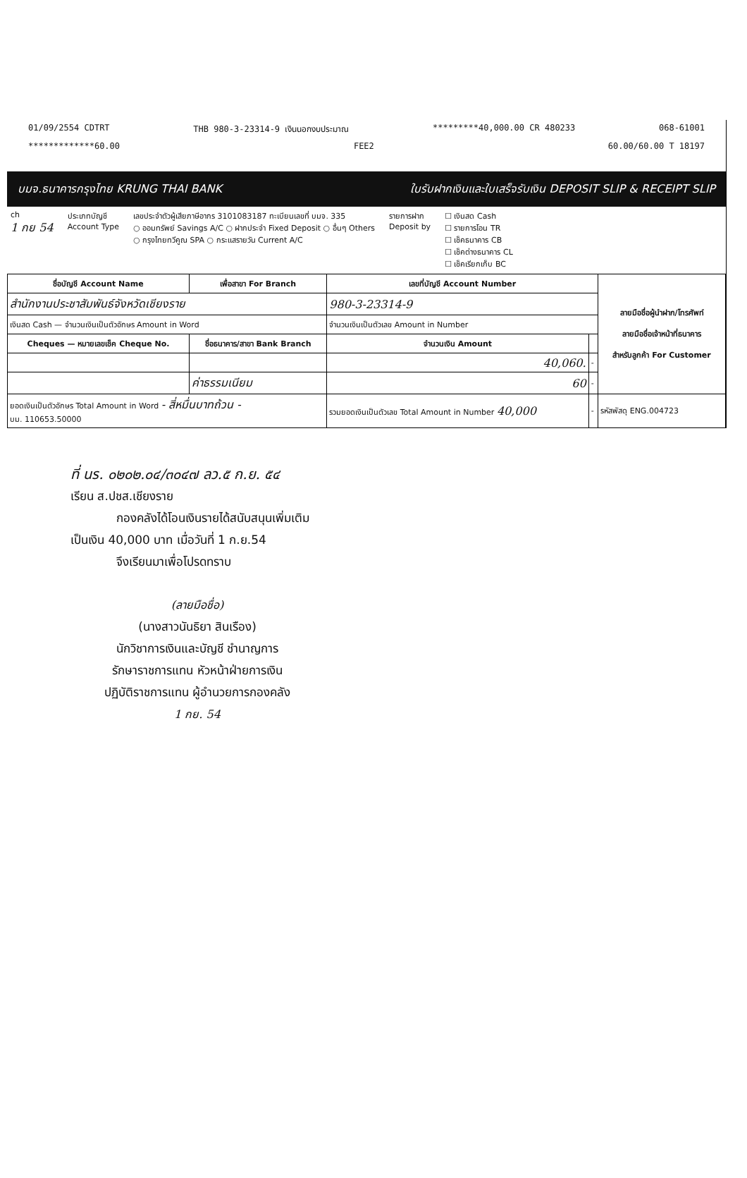01/09/2554 CDTRT THB 980-3-23314-9 เงินนอกงบประมาณ *********40,000.00 CR 480233 068-61001
*************60.00 FEE2 60.00/60.00 T 18197
บมจ.ธนาคารกรุงไทย KRUNG THAI BANK ใบรับฝากเงินและใบเสร็จรับเงิน DEPOSIT SLIP & RECEIPT SLIP
ch
1 กย 54
ประเภทบัญชี
Account Type
เลขประจำตัวผู้เสียภาษีอากร 3101083187 ทะเบียนเลขที่ บมจ. 335
○ ออมทรัพย์ Savings A/C ○ ฝากประจำ Fixed Deposit ○ อื่นๆ Others
○ กรุงไทยทวีคูณ SPA ○ กระแสรายวัน Current A/C
รายการฝาก
Deposit by
☐ เงินสด Cash
☐ รายการโอน TR
☐ เช็คธนาคาร CB
☐ เช็คต่างธนาคาร CL
☐ เช็คเรียกเก็บ BC
| ชื่อบัญชี Account Name | เพื่อสาขา For Branch | เลขที่บัญชี Account Number | | ลายมือชื่อผู้นำฝาก/โทรศัพท์ ลายมือชื่อเจ้าหน้าที่ธนาคาร สำหรับลูกค้า For Customer |
| --- | --- | --- | --- | --- |
| สำนักงานประชาสัมพันธ์จังหวัดเชียงราย | | 980-3-23314-9 | | |
| เงินสด Cash — จำนวนเงินเป็นตัวอักษร Amount in Word | | จำนวนเงินเป็นตัวเลข Amount in Number | | |
| Cheques — หมายเลขเช็ค Cheque No. | ชื่อธนาคาร/สาขา Bank Branch | จำนวนเงิน Amount | | |
| | | 40,060. | - | |
| | ค่าธรรมเนียม | 60 | - | |
| ยอดเงินเป็นตัวอักษร Total Amount in Word - สี่หมื่นบาทถ้วน - บม. 110653.50000 | | รวมยอดเงินเป็นตัวเลข Total Amount in Number 40,000 | - | รหัสพัสดุ ENG.004723 |
ที่ นร. ๐๒๐๒.๐๔/๓๐๔๗ ลว.๕ ก.ย. ๕๔
เรียน ส.ปชส.เชียงราย
กองคลังได้โอนเงินรายได้สนับสนุนเพิ่มเติม
เป็นเงิน 40,000 บาท เมื่อวันที่ 1 ก.ย.54
จึงเรียนมาเพื่อโปรดทราบ
(ลายมือชื่อ)
(นางสาวนันธิยา สินเรือง)
นักวิชาการเงินและบัญชี ชำนาญการ
รักษาราชการแทน หัวหน้าฝ่ายการเงิน
ปฏิบัติราชการแทน ผู้อำนวยการกองคลัง
1 กย. 54